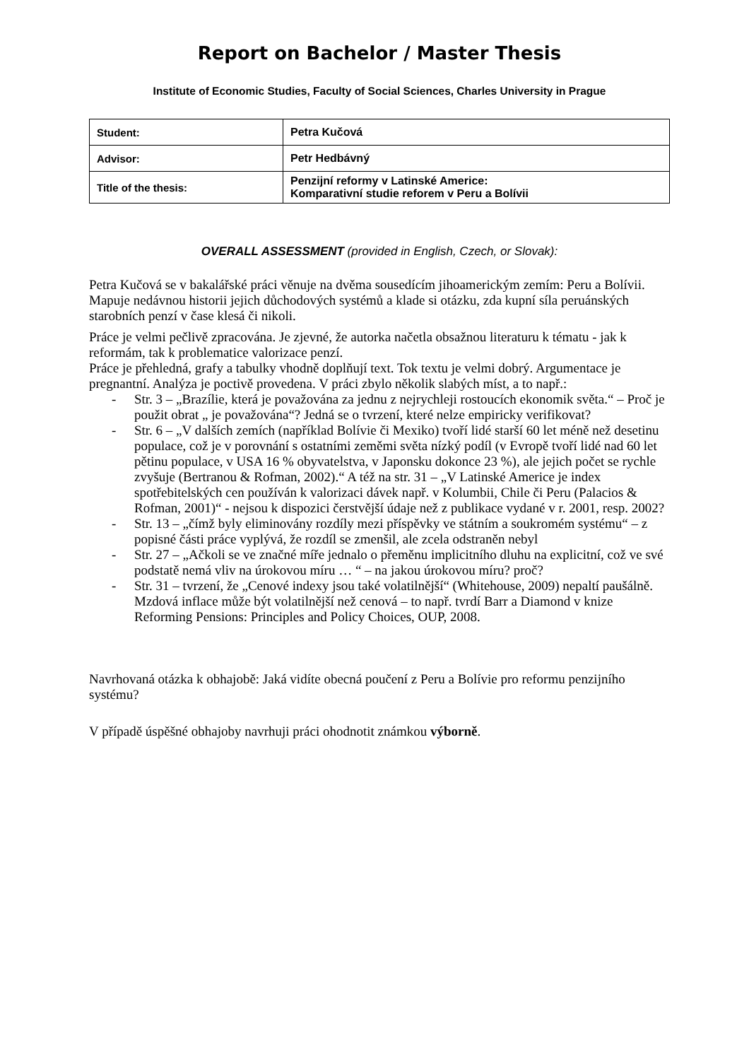Report on Bachelor / Master Thesis
Institute of Economic Studies, Faculty of Social Sciences, Charles University in Prague
| Student: | Petra Kučová |
| Advisor: | Petr Hedbávný |
| Title of the thesis: | Penzijní reformy v Latinské Americe: Komparativní studie reforem v Peru a Bolívii |
OVERALL ASSESSMENT (provided in English, Czech, or Slovak):
Petra Kučová se v bakalářské práci věnuje na dvěma sousedícím jihoamerickým zemím: Peru a Bolívii. Mapuje nedávnou historii jejich důchodových systémů a klade si otázku, zda kupní síla peruánských starobních penzí v čase klesá či nikoli.
Práce je velmi pečlivě zpracována. Je zjevné, že autorka načetla obsažnou literaturu k tématu - jak k reformám, tak k problematice valorizace penzí.
Práce je přehledná, grafy a tabulky vhodně doplňují text. Tok textu je velmi dobrý. Argumentace je pregnantní. Analýza je poctivě provedena. V práci zbylo několik slabých míst, a to např.:
- Str. 3 – „Brazílie, která je považována za jednu z nejrychleji rostoucích ekonomik světa.“ – Proč je použit obrat „ je považována“? Jedná se o tvrzení, které nelze empiricky verifikovat?
- Str. 6 – „V dalších zemích (například Bolívie či Mexiko) tvoří lidé starší 60 let méně než desetinu populace, což je v porovnání s ostatními zeměmi světa nízký podíl (v Evropě tvoří lidé nad 60 let pětinu populace, v USA 16 % obyvatelstva, v Japonsku dokonce 23 %), ale jejich počet se rychle zvyšuje (Bertranou & Rofman, 2002).“ A též na str. 31 – „V Latinské Americe je index spotřebitelských cen používán k valorizaci dávek např. v Kolumbii, Chile či Peru (Palacios & Rofman, 2001)“ - nejsou k dispozici čerstvější údaje než z publikace vydané v r. 2001, resp. 2002?
- Str. 13 – „čímž byly eliminovány rozdíly mezi příspěvky ve státním a soukromém systému“ – z popisné části práce vyplývá, že rozdíl se zmenšil, ale zcela odstraněn nebyl
- Str. 27 – „Ačkoli se ve značné míře jednalo o přeměnu implicitního dluhu na explicitní, což ve své podstatě nemá vliv na úrokovou míru … “ – na jakou úrokovou míru? proč?
- Str. 31 – tvrzení, že „Cenové indexy jsou také volatilnější“ (Whitehouse, 2009) nepaltí paušálně. Mzdová inflace může být volatilnější než cenová – to např. tvrdí Barr a Diamond v knize Reforming Pensions: Principles and Policy Choices, OUP, 2008.
Navrhovaná otázka k obhajobě: Jaká vidíte obecná poučení z Peru a Bolívie pro reformu penzijního systému?
V případě úspěšné obhajoby navrhuji práci ohodnotit známkou výborně.